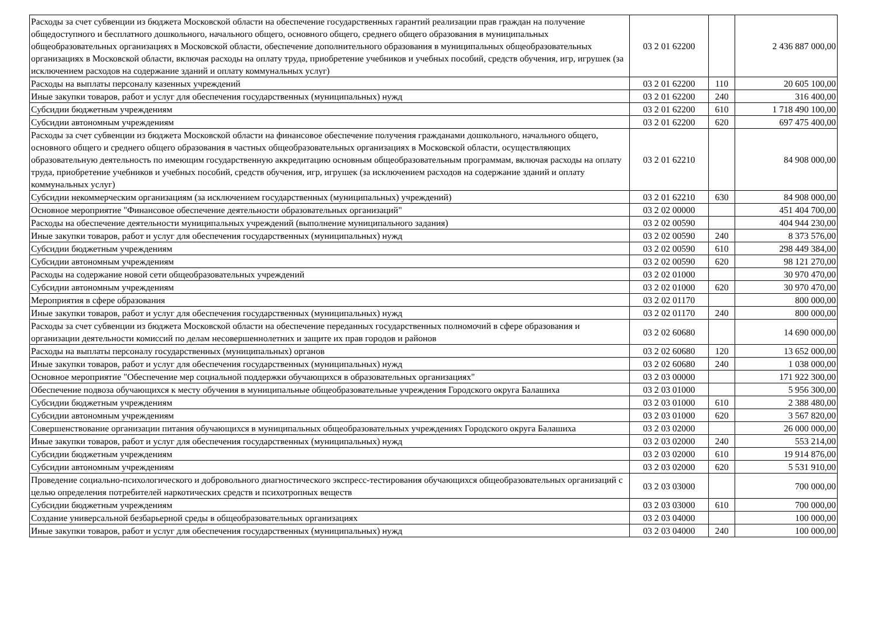| Расходы за счет субвенции из бюджета Московской области на обеспечение государственных гарантий реализации прав граждан на получение общедоступного и бесплатного дошкольного, начального общего, основного общего, среднего общего образования в муниципальных общеобразовательных организациях в Московской области, обеспечение дополнительного образования в муниципальных общеобразовательных организациях в Московской области, включая расходы на оплату труда, приобретение учебников и учебных пособий, средств обучения, игр, игрушек (за исключением расходов на содержание зданий и оплату коммунальных услуг) | 03 2 01 62200 | | 2 436 887 000,00 |
| Расходы на выплаты персоналу казенных учреждений | 03 2 01 62200 | 110 | 20 605 100,00 |
| Иные закупки товаров, работ и услуг для обеспечения государственных (муниципальных) нужд | 03 2 01 62200 | 240 | 316 400,00 |
| Субсидии бюджетным учреждениям | 03 2 01 62200 | 610 | 1 718 490 100,00 |
| Субсидии автономным учреждениям | 03 2 01 62200 | 620 | 697 475 400,00 |
| Расходы за счет субвенции из бюджета Московской области на финансовое обеспечение получения гражданами дошкольного, начального общего, основного общего и среднего общего образования в частных общеобразовательных организациях в Московской области, осуществляющих образовательную деятельность по имеющим государственную аккредитацию основным общеобразовательным программам, включая расходы на оплату труда, приобретение учебников и учебных пособий, средств обучения, игр, игрушек (за исключением расходов на содержание зданий и оплату коммунальных услуг) | 03 2 01 62210 | | 84 908 000,00 |
| Субсидии некоммерческим организациям (за исключением государственных (муниципальных) учреждений) | 03 2 01 62210 | 630 | 84 908 000,00 |
| Основное мероприятие "Финансовое обеспечение деятельности образовательных организаций" | 03 2 02 00000 | | 451 404 700,00 |
| Расходы на обеспечение деятельности муниципальных учреждений (выполнение муниципального задания) | 03 2 02 00590 | | 404 944 230,00 |
| Иные закупки товаров, работ и услуг для обеспечения государственных (муниципальных) нужд | 03 2 02 00590 | 240 | 8 373 576,00 |
| Субсидии бюджетным учреждениям | 03 2 02 00590 | 610 | 298 449 384,00 |
| Субсидии автономным учреждениям | 03 2 02 00590 | 620 | 98 121 270,00 |
| Расходы на содержание новой сети общеобразовательных учреждений | 03 2 02 01000 | | 30 970 470,00 |
| Субсидии автономным учреждениям | 03 2 02 01000 | 620 | 30 970 470,00 |
| Мероприятия в сфере образования | 03 2 02 01170 | | 800 000,00 |
| Иные закупки товаров, работ и услуг для обеспечения государственных (муниципальных) нужд | 03 2 02 01170 | 240 | 800 000,00 |
| Расходы за счет субвенции из бюджета Московской области на обеспечение переданных государственных полномочий в сфере образования и организации деятельности комиссий по делам несовершеннолетних и защите их прав городов и районов | 03 2 02 60680 | | 14 690 000,00 |
| Расходы на выплаты персоналу государственных (муниципальных) органов | 03 2 02 60680 | 120 | 13 652 000,00 |
| Иные закупки товаров, работ и услуг для обеспечения государственных (муниципальных) нужд | 03 2 02 60680 | 240 | 1 038 000,00 |
| Основное мероприятие "Обеспечение мер социальной поддержки обучающихся в образовательных организациях" | 03 2 03 00000 | | 171 922 300,00 |
| Обеспечение подвоза обучающихся к месту обучения в муниципальные общеобразовательные учреждения Городского округа Балашиха | 03 2 03 01000 | | 5 956 300,00 |
| Субсидии бюджетным учреждениям | 03 2 03 01000 | 610 | 2 388 480,00 |
| Субсидии автономным учреждениям | 03 2 03 01000 | 620 | 3 567 820,00 |
| Совершенствование организации питания обучающихся в муниципальных общеобразовательных учреждениях Городского округа Балашиха | 03 2 03 02000 | | 26 000 000,00 |
| Иные закупки товаров, работ и услуг для обеспечения государственных (муниципальных) нужд | 03 2 03 02000 | 240 | 553 214,00 |
| Субсидии бюджетным учреждениям | 03 2 03 02000 | 610 | 19 914 876,00 |
| Субсидии автономным учреждениям | 03 2 03 02000 | 620 | 5 531 910,00 |
| Проведение социально-психологического и добровольного диагностического экспресс-тестирования обучающихся общеобразовательных организаций с целью определения потребителей наркотических средств и психотропных веществ | 03 2 03 03000 | | 700 000,00 |
| Субсидии бюджетным учреждениям | 03 2 03 03000 | 610 | 700 000,00 |
| Создание универсальной безбарьерной среды в общеобразовательных организациях | 03 2 03 04000 | | 100 000,00 |
| Иные закупки товаров, работ и услуг для обеспечения государственных (муниципальных) нужд | 03 2 03 04000 | 240 | 100 000,00 |